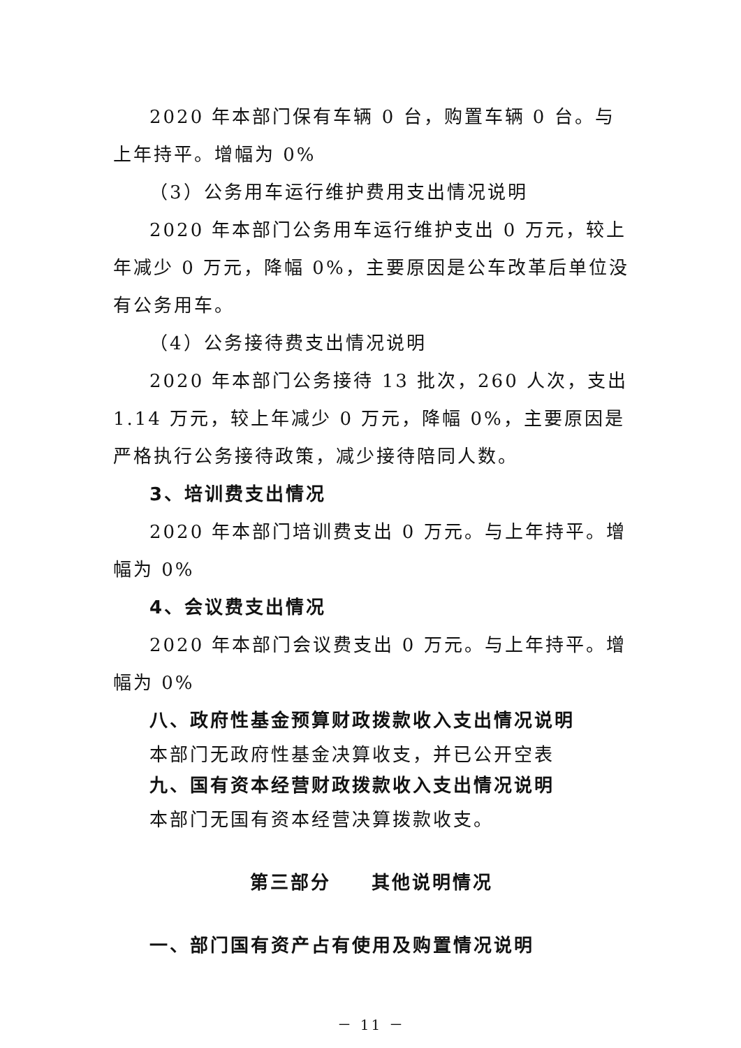2020 年本部门保有车辆 0 台，购置车辆 0 台。与上年持平。增幅为 0%
（3）公务用车运行维护费用支出情况说明
2020 年本部门公务用车运行维护支出 0 万元，较上年减少 0 万元，降幅 0%，主要原因是公车改革后单位没有公务用车。
（4）公务接待费支出情况说明
2020 年本部门公务接待 13 批次，260 人次，支出 1.14 万元，较上年减少 0 万元，降幅 0%，主要原因是严格执行公务接待政策，减少接待陪同人数。
3、培训费支出情况
2020 年本部门培训费支出 0 万元。与上年持平。增幅为 0%
4、会议费支出情况
2020 年本部门会议费支出 0 万元。与上年持平。增幅为 0%
八、政府性基金预算财政拨款收入支出情况说明
本部门无政府性基金决算收支，并已公开空表
九、国有资本经营财政拨款收入支出情况说明
本部门无国有资本经营决算拨款收支。
第三部分　　其他说明情况
一、部门国有资产占有使用及购置情况说明
－ 11 －